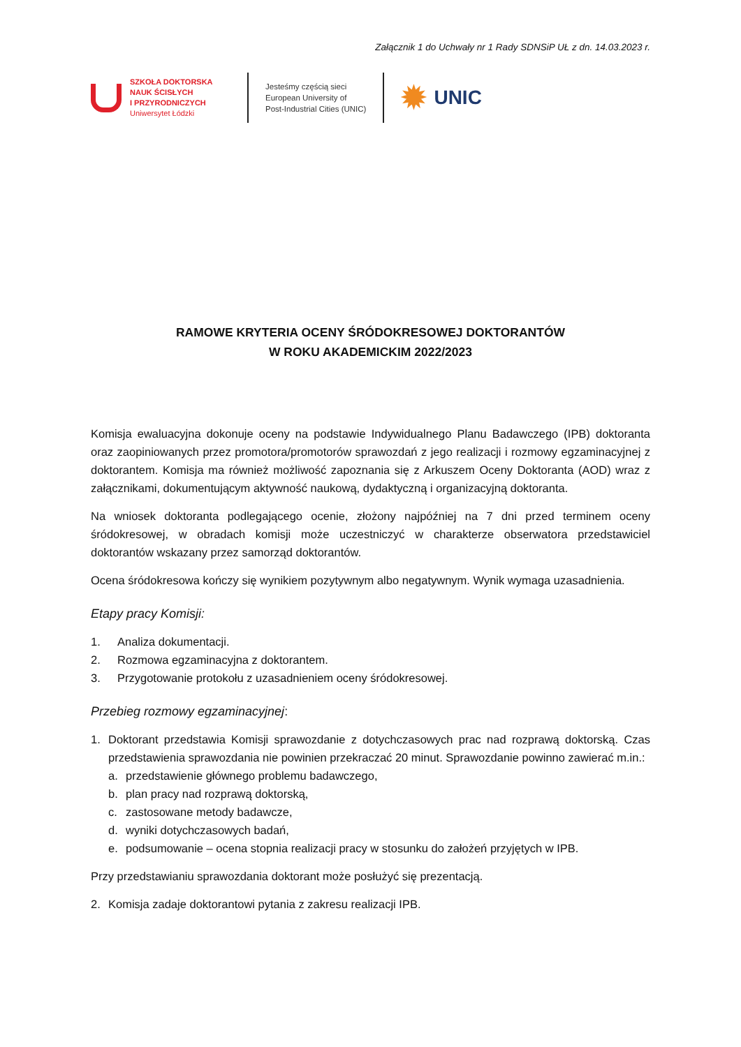Załącznik 1 do Uchwały nr 1 Rady SDNSiP UŁ z dn. 14.03.2023 r.
SZKOŁA DOKTORSKA
NAUK ŚCISŁYCH
I PRZYRODNICZYCH
Uniwersytet Łódzki
Jesteśmy częścią sieci
European University of
Post-Industrial Cities (UNIC)
✹ UNIC
RAMOWE KRYTERIA OCENY ŚRÓDOKRESOWEJ DOKTORANTÓW
W ROKU AKADEMICKIM 2022/2023
Komisja ewaluacyjna dokonuje oceny na podstawie Indywidualnego Planu Badawczego (IPB) doktoranta oraz zaopiniowanych przez promotora/promotorów sprawozdań z jego realizacji i rozmowy egzaminacyjnej z doktorantem. Komisja ma również możliwość zapoznania się z Arkuszem Oceny Doktoranta (AOD) wraz z załącznikami, dokumentującym aktywność naukową, dydaktyczną i organizacyjną doktoranta.
Na wniosek doktoranta podlegającego ocenie, złożony najpóźniej na 7 dni przed terminem oceny śródokresowej, w obradach komisji może uczestniczyć w charakterze obserwatora przedstawiciel doktorantów wskazany przez samorząd doktorantów.
Ocena śródokresowa kończy się wynikiem pozytywnym albo negatywnym. Wynik wymaga uzasadnienia.
Etapy pracy Komisji:
1. Analiza dokumentacji.
2. Rozmowa egzaminacyjna z doktorantem.
3. Przygotowanie protokołu z uzasadnieniem oceny śródokresowej.
Przebieg rozmowy egzaminacyjnej:
1. Doktorant przedstawia Komisji sprawozdanie z dotychczasowych prac nad rozprawą doktorską. Czas przedstawienia sprawozdania nie powinien przekraczać 20 minut. Sprawozdanie powinno zawierać m.in.:
a. przedstawienie głównego problemu badawczego,
b. plan pracy nad rozprawą doktorską,
c. zastosowane metody badawcze,
d. wyniki dotychczasowych badań,
e. podsumowanie – ocena stopnia realizacji pracy w stosunku do założeń przyjętych w IPB.
Przy przedstawianiu sprawozdania doktorant może posłużyć się prezentacją.
2. Komisja zadaje doktorantowi pytania z zakresu realizacji IPB.